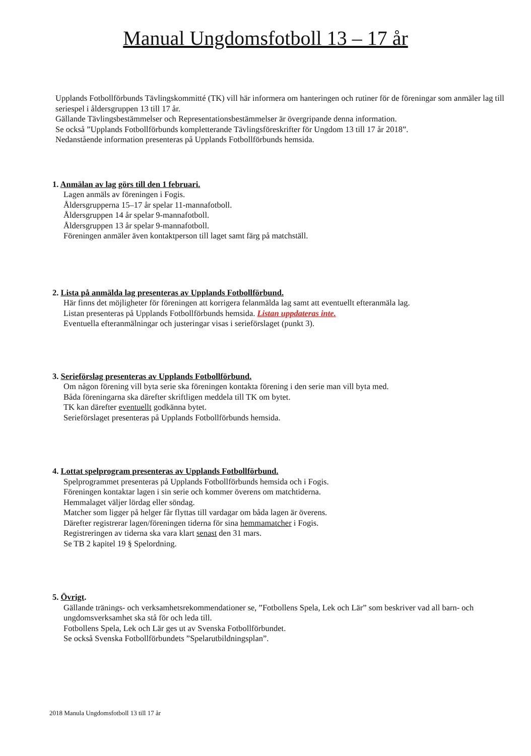Manual Ungdomsfotboll 13 – 17 år
Upplands Fotbollförbunds Tävlingskommitté (TK) vill här informera om hanteringen och rutiner för de föreningar som anmäler lag till seriespel i åldersgruppen 13 till 17 år.
Gällande Tävlingsbestämmelser och Representationsbestämmelser är övergripande denna information.
Se också ”Upplands Fotbollförbunds kompletterande Tävlingsföreskrifter för Ungdom 13 till 17 år 2018”.
Nedanstående information presenteras på Upplands Fotbollförbunds hemsida.
1. Anmälan av lag görs till den 1 februari.
Lagen anmäls av föreningen i Fogis.
Åldersgrupperna 15–17 år spelar 11-mannafotboll.
Åldersgruppen 14 år spelar 9-mannafotboll.
Åldersgruppen 13 år spelar 9-mannafotboll.
Föreningen anmäler även kontaktperson till laget samt färg på matchställ.
2. Lista på anmälda lag presenteras av Upplands Fotbollförbund.
Här finns det möjligheter för föreningen att korrigera felanmälda lag samt att eventuellt efteranmäla lag.
Listan presenteras på Upplands Fotbollförbunds hemsida. Listan uppdateras inte.
Eventuella efteranmälningar och justeringar visas i serieförslaget (punkt 3).
3. Serieförslag presenteras av Upplands Fotbollförbund.
Om någon förening vill byta serie ska föreningen kontakta förening i den serie man vill byta med.
Båda föreningarna ska därefter skriftligen meddela till TK om bytet.
TK kan därefter eventuellt godkänna bytet.
Serieförslaget presenteras på Upplands Fotbollförbunds hemsida.
4. Lottat spelprogram presenteras av Upplands Fotbollförbund.
Spelprogrammet presenteras på Upplands Fotbollförbunds hemsida och i Fogis.
Föreningen kontaktar lagen i sin serie och kommer överens om matchtiderna.
Hemmalaget väljer lördag eller söndag.
Matcher som ligger på helger får flyttas till vardagar om båda lagen är överens.
Därefter registrerar lagen/föreningen tiderna för sina hemmamatcher i Fogis.
Registreringen av tiderna ska vara klart senast den 31 mars.
Se TB 2 kapitel 19 § Spelordning.
5. Övrigt.
Gällande tränings- och verksamhetsrekommendationer se, ”Fotbollens Spela, Lek och Lär” som beskriver vad all barn- och ungdomsverksamhet ska stå för och leda till.
Fotbollens Spela, Lek och Lär ges ut av Svenska Fotbollförbundet.
Se också Svenska Fotbollförbundets ”Spelarutbildningsplan”.
2018 Manula Ungdomsfotboll 13 till 17 år